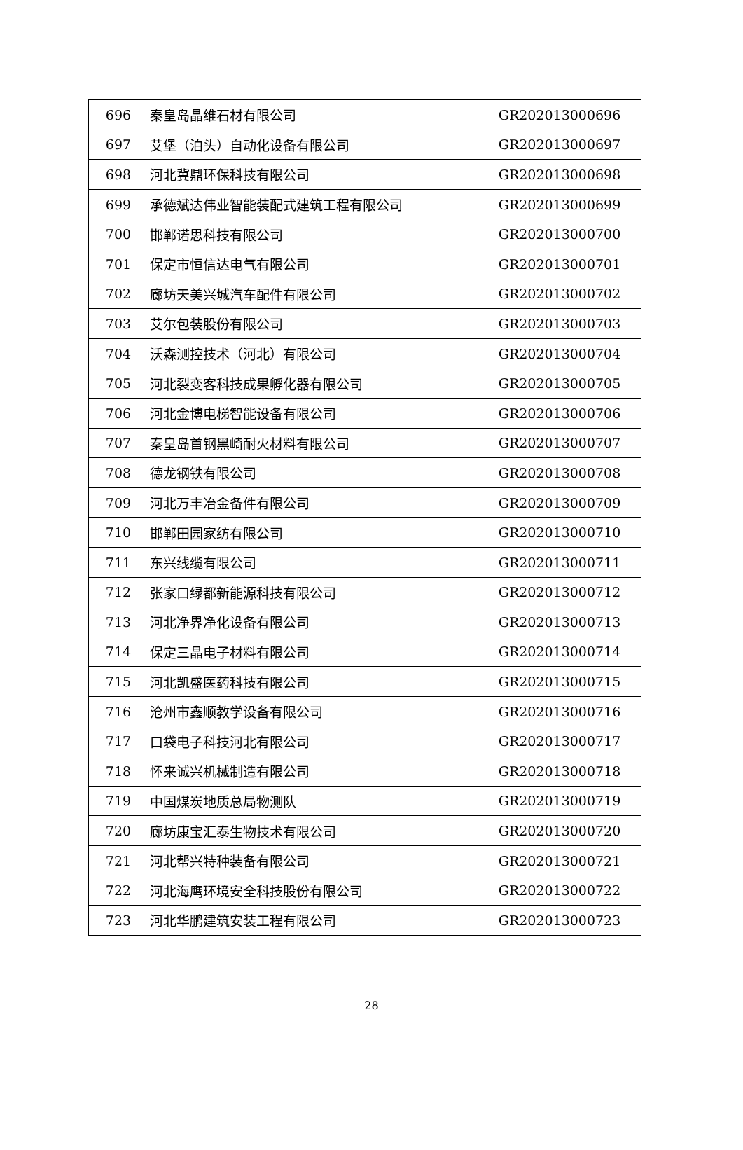| 696 | 秦皇岛晶维石材有限公司 | GR202013000696 |
| 697 | 艾堡（泊头）自动化设备有限公司 | GR202013000697 |
| 698 | 河北冀鼎环保科技有限公司 | GR202013000698 |
| 699 | 承德斌达伟业智能装配式建筑工程有限公司 | GR202013000699 |
| 700 | 邯郸诺思科技有限公司 | GR202013000700 |
| 701 | 保定市恒信达电气有限公司 | GR202013000701 |
| 702 | 廊坊天美兴城汽车配件有限公司 | GR202013000702 |
| 703 | 艾尔包装股份有限公司 | GR202013000703 |
| 704 | 沃森测控技术（河北）有限公司 | GR202013000704 |
| 705 | 河北裂变客科技成果孵化器有限公司 | GR202013000705 |
| 706 | 河北金博电梯智能设备有限公司 | GR202013000706 |
| 707 | 秦皇岛首钢黑崎耐火材料有限公司 | GR202013000707 |
| 708 | 德龙钢铁有限公司 | GR202013000708 |
| 709 | 河北万丰冶金备件有限公司 | GR202013000709 |
| 710 | 邯郸田园家纺有限公司 | GR202013000710 |
| 711 | 东兴线缆有限公司 | GR202013000711 |
| 712 | 张家口绿都新能源科技有限公司 | GR202013000712 |
| 713 | 河北净界净化设备有限公司 | GR202013000713 |
| 714 | 保定三晶电子材料有限公司 | GR202013000714 |
| 715 | 河北凯盛医药科技有限公司 | GR202013000715 |
| 716 | 沧州市鑫顺教学设备有限公司 | GR202013000716 |
| 717 | 口袋电子科技河北有限公司 | GR202013000717 |
| 718 | 怀来诚兴机械制造有限公司 | GR202013000718 |
| 719 | 中国煤炭地质总局物测队 | GR202013000719 |
| 720 | 廊坊康宝汇泰生物技术有限公司 | GR202013000720 |
| 721 | 河北帮兴特种装备有限公司 | GR202013000721 |
| 722 | 河北海鹰环境安全科技股份有限公司 | GR202013000722 |
| 723 | 河北华鹏建筑安装工程有限公司 | GR202013000723 |
28